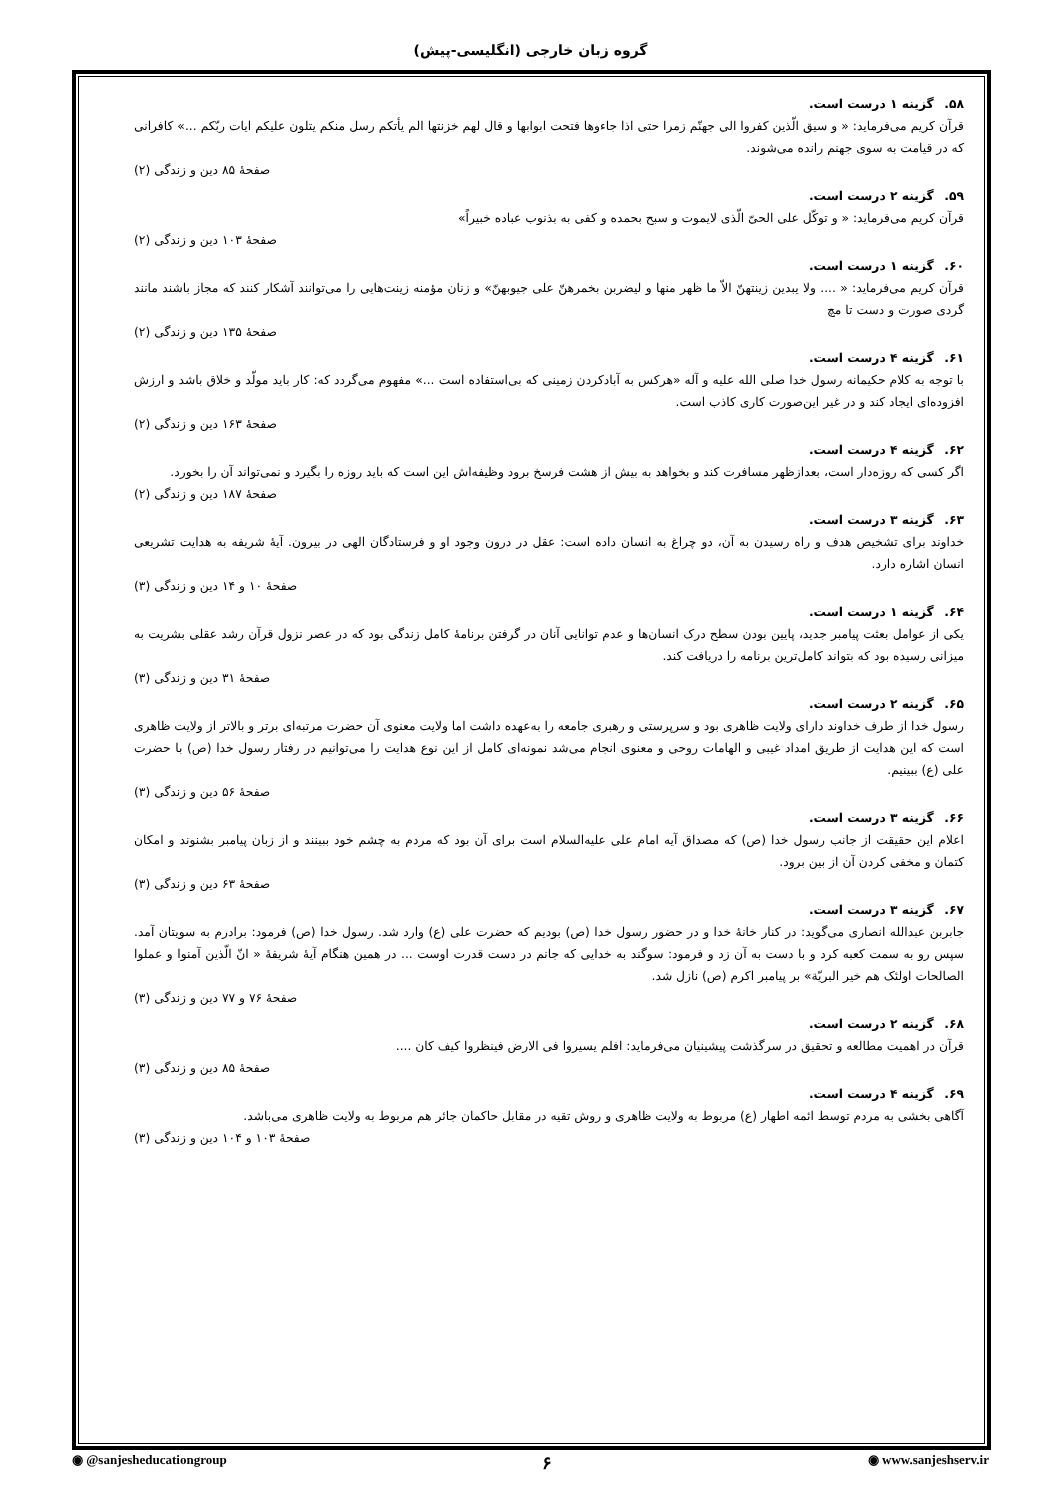گروه زبان خارجی (انگلیسی-پیش)
۵۸. گزینه ۱ درست است.
قرآن کریم می‌فرماید: « و سیق الّذین کفروا الی جهنّم زمرا حتی اذا جاءوها فتحت ابوابها و قال لهم خزنتها الم یأتکم رسل منکم یتلون علیکم ایات ربّکم ...» کافرانی که در قیامت به سوی جهنم رانده می‌شوند.
صفحهٔ ۸۵ دین و زندگی (۲)
۵۹. گزینه ۲ درست است.
قرآن کریم می‌فرماید: « و توکّل علی الحیّ الّذی لایموت و سبح بحمده و کفی به بذنوب عباده خبیراً»
صفحهٔ ۱۰۳ دین و زندگی (۲)
۶۰. گزینه ۱ درست است.
قرآن کریم می‌فرماید: « .... ولا یبدین زینتهنّ الاّ ما ظهر منها و لیضربن بخمرهنّ علی جیوبهنّ» و زنان مؤمنه زینت‌هایی را می‌توانند آشکار کنند که مجاز باشند مانند گردی صورت و دست تا مچ
صفحهٔ ۱۳۵ دین و زندگی (۲)
۶۱. گزینه ۴ درست است.
با توجه به کلام حکیمانه رسول خدا صلی الله علیه و آله «هرکس به آبادکردن زمینی که بی‌استفاده است ...» مفهوم می‌گردد که: کار باید مولّد و خلاق باشد و ارزش افزوده‌ای ایجاد کند و در غیر این‌صورت کاری کاذب است.
صفحهٔ ۱۶۳ دین و زندگی (۲)
۶۲. گزینه ۴ درست است.
اگر کسی که روزه‌دار است، بعدازظهر مسافرت کند و بخواهد به بیش از هشت فرسخ برود وظیفه‌اش این است که باید روزه را بگیرد و نمی‌تواند آن را بخورد.
صفحهٔ ۱۸۷ دین و زندگی (۲)
۶۳. گزینه ۳ درست است.
خداوند برای تشخیص هدف و راه رسیدن به آن، دو چراغ به انسان داده است: عقل در درون وجود او و فرستادگان الهی در بیرون. آیهٔ شریفه به هدایت تشریعی انسان اشاره دارد.
صفحهٔ ۱۰ و ۱۴ دین و زندگی (۳)
۶۴. گزینه ۱ درست است.
یکی از عوامل بعثت پیامبر جدید، پایین بودن سطح درک انسان‌ها و عدم توانایی آنان در گرفتن برنامهٔ کامل زندگی بود که در عصر نزول قرآن رشد عقلی بشریت به میزانی رسیده بود که بتواند کامل‌ترین برنامه را دریافت کند.
صفحهٔ ۳۱ دین و زندگی (۳)
۶۵. گزینه ۲ درست است.
رسول خدا از طرف خداوند دارای ولایت ظاهری بود و سرپرستی و رهبری جامعه را به‌عهده داشت اما ولایت معنوی آن حضرت مرتبه‌ای برتر و بالاتر از ولایت ظاهری است که این هدایت از طریق امداد غیبی و الهامات روحی و معنوی انجام می‌شد نمونه‌ای کامل از این نوع هدایت را می‌توانیم در رفتار رسول خدا (ص) با حضرت علی (ع) ببینیم.
صفحهٔ ۵۶ دین و زندگی (۳)
۶۶. گزینه ۳ درست است.
اعلام این حقیقت از جانب رسول خدا (ص) که مصداق آیه امام علی علیه‌السلام است برای آن بود که مردم به چشم خود ببینند و از زبان پیامبر بشنوند و امکان کتمان و مخفی کردن آن از بین برود.
صفحهٔ ۶۳ دین و زندگی (۳)
۶۷. گزینه ۳ درست است.
جابربن عبدالله انصاری می‌گوید: در کنار خانهٔ خدا و در حضور رسول خدا (ص) بودیم که حضرت علی (ع) وارد شد. رسول خدا (ص) فرمود: برادرم به سویتان آمد. سپس رو به سمت کعبه کرد و با دست به آن زد و فرمود: سوگند به خدایی که جانم در دست قدرت اوست ... در همین هنگام آیهٔ شریفهٔ « انّ الّذین آمنوا و عملوا الصالحات اولئک هم خیر البریّة» بر پیامبر اکرم (ص) نازل شد.
صفحهٔ ۷۶ و ۷۷ دین و زندگی (۳)
۶۸. گزینه ۲ درست است.
قرآن در اهمیت مطالعه و تحقیق در سرگذشت پیشینیان می‌فرماید: افلم یسیروا فی الارض فینظروا کیف کان ....
صفحهٔ ۸۵ دین و زندگی (۳)
۶۹. گزینه ۴ درست است.
آگاهی بخشی به مردم توسط ائمه اطهار (ع) مربوط به ولایت ظاهری و روش تقیه در مقابل حاکمان جائر هم مربوط به ولایت ظاهری می‌باشد.
صفحهٔ ۱۰۳ و ۱۰۴ دین و زندگی (۳)
◉ @sanjesheducationgroup ۶ ◉ www.sanjeshserv.ir